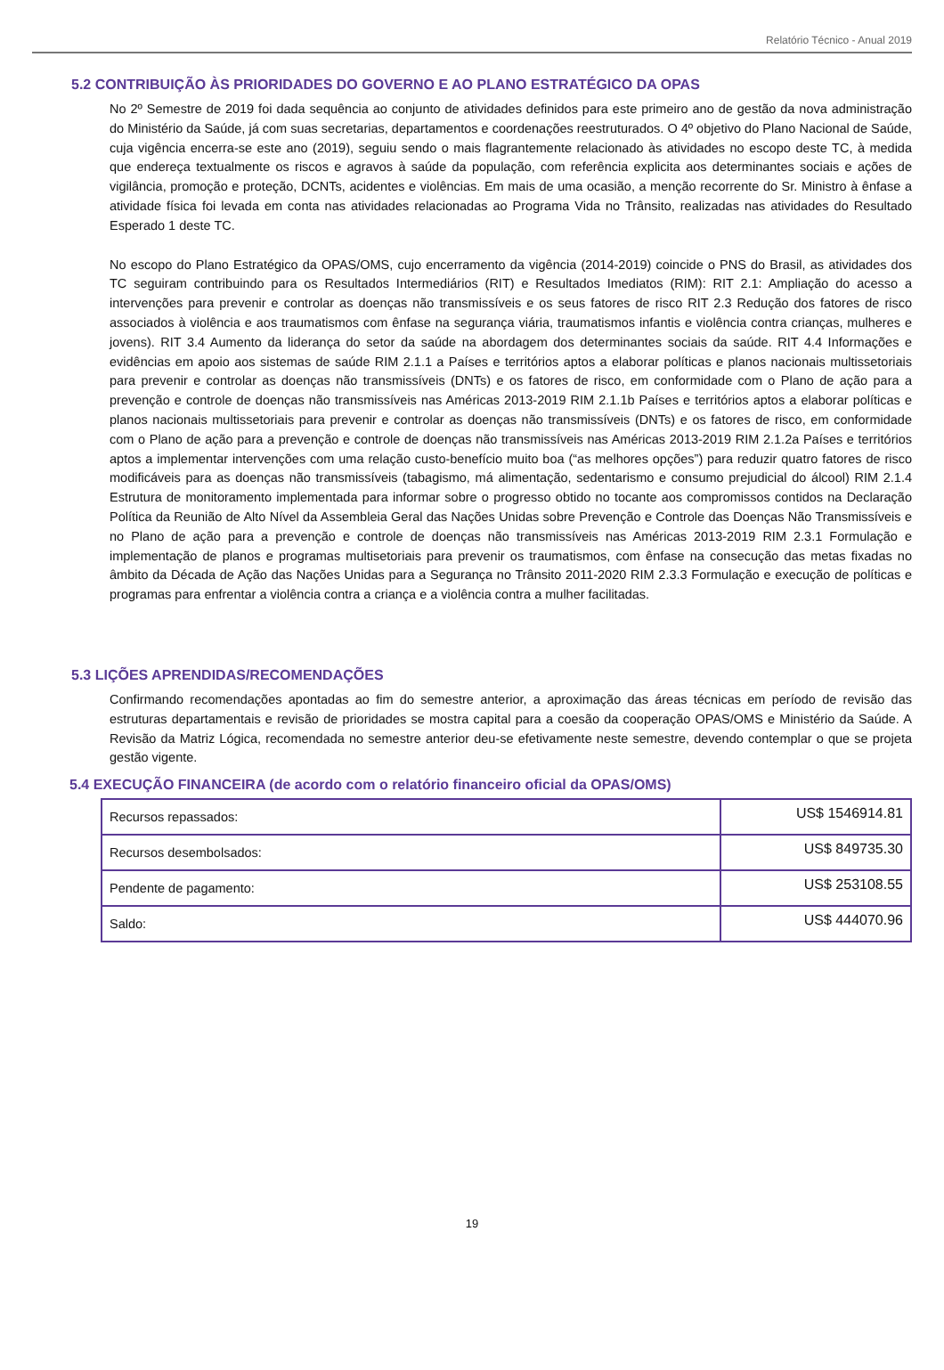Relatório Técnico - Anual 2019
5.2 CONTRIBUIÇÃO ÀS PRIORIDADES DO GOVERNO E AO PLANO ESTRATÉGICO DA OPAS
No 2º Semestre de 2019 foi dada sequência ao conjunto de atividades definidos para este primeiro ano de gestão da nova administração do Ministério da Saúde, já com suas secretarias, departamentos e coordenações reestruturados. O 4º objetivo do Plano Nacional de Saúde, cuja vigência encerra-se este ano (2019), seguiu sendo o mais flagrantemente relacionado às atividades no escopo deste TC, à medida que endereça textualmente os riscos e agravos à saúde da população, com referência explicita aos determinantes sociais e ações de vigilância, promoção e proteção, DCNTs, acidentes e violências. Em mais de uma ocasião, a menção recorrente do Sr. Ministro à ênfase a atividade física foi levada em conta nas atividades relacionadas ao Programa Vida no Trânsito, realizadas nas atividades do Resultado Esperado 1 deste TC.
No escopo do Plano Estratégico da OPAS/OMS, cujo encerramento da vigência (2014-2019) coincide o PNS do Brasil, as atividades dos TC seguiram contribuindo para os Resultados Intermediários (RIT) e Resultados Imediatos (RIM): RIT 2.1: Ampliação do acesso a intervenções para prevenir e controlar as doenças não transmissíveis e os seus fatores de risco RIT 2.3 Redução dos fatores de risco associados à violência e aos traumatismos com ênfase na segurança viária, traumatismos infantis e violência contra crianças, mulheres e jovens). RIT 3.4 Aumento da liderança do setor da saúde na abordagem dos determinantes sociais da saúde. RIT 4.4 Informações e evidências em apoio aos sistemas de saúde RIM 2.1.1 a Países e territórios aptos a elaborar políticas e planos nacionais multissetoriais para prevenir e controlar as doenças não transmissíveis (DNTs) e os fatores de risco, em conformidade com o Plano de ação para a prevenção e controle de doenças não transmissíveis nas Américas 2013-2019 RIM 2.1.1b Países e territórios aptos a elaborar políticas e planos nacionais multissetoriais para prevenir e controlar as doenças não transmissíveis (DNTs) e os fatores de risco, em conformidade com o Plano de ação para a prevenção e controle de doenças não transmissíveis nas Américas 2013-2019 RIM 2.1.2a Países e territórios aptos a implementar intervenções com uma relação custo-benefício muito boa (“as melhores opções”) para reduzir quatro fatores de risco modificáveis para as doenças não transmissíveis (tabagismo, má alimentação, sedentarismo e consumo prejudicial do álcool) RIM 2.1.4 Estrutura de monitoramento implementada para informar sobre o progresso obtido no tocante aos compromissos contidos na Declaração Política da Reunião de Alto Nível da Assembleia Geral das Nações Unidas sobre Prevenção e Controle das Doenças Não Transmissíveis e no Plano de ação para a prevenção e controle de doenças não transmissíveis nas Américas 2013-2019 RIM 2.3.1 Formulação e implementação de planos e programas multisetoriais para prevenir os traumatismos, com ênfase na consecução das metas fixadas no âmbito da Década de Ação das Nações Unidas para a Segurança no Trânsito 2011-2020 RIM 2.3.3 Formulação e execução de políticas e programas para enfrentar a violência contra a criança e a violência contra a mulher facilitadas.
5.3 LIÇÕES APRENDIDAS/RECOMENDAÇÕES
Confirmando recomendações apontadas ao fim do semestre anterior, a aproximação das áreas técnicas em período de revisão das estruturas departamentais e revisão de prioridades se mostra capital para a coesão da cooperação OPAS/OMS e Ministério da Saúde. A Revisão da Matriz Lógica, recomendada no semestre anterior deu-se efetivamente neste semestre, devendo contemplar o que se projeta gestão vigente.
5.4 EXECUÇÃO FINANCEIRA (de acordo com o relatório financeiro oficial da OPAS/OMS)
| Recursos repassados: | US$ 1546914.81 |
| Recursos desembolsados: | US$ 849735.30 |
| Pendente de pagamento: | US$ 253108.55 |
| Saldo: | US$ 444070.96 |
19